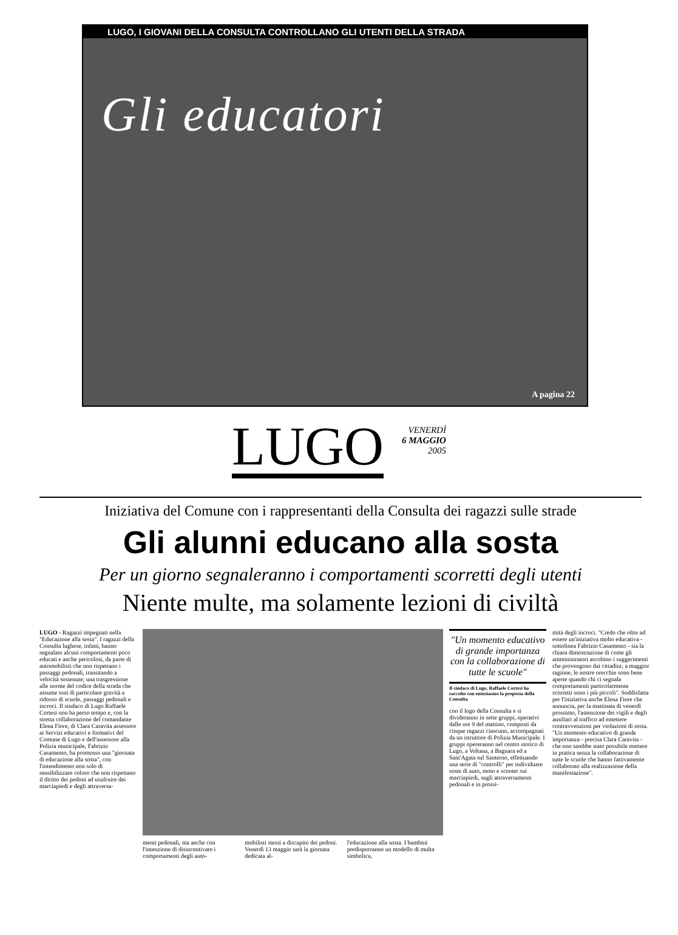LUGO, I GIOVANI DELLA CONSULTA CONTROLLANO GLI UTENTI DELLA STRADA
Gli educatori
A pagina 22
LUGO
VENERDÌ
6 MAGGIO
2005
Iniziativa del Comune con i rappresentanti della Consulta dei ragazzi sulle strade
Gli alunni educano alla sosta
Per un giorno segnaleranno i comportamenti scorretti degli utenti
Niente multe, ma solamente lezioni di civiltà
LUGO - Ragazzi impegnati nella "Educazione alla sosta". I ragazzi della Consulta lughese, infatti, hanno segnalato alcuni comportamenti poco educati e anche pericolosi, da parte di automobilisti che non rispettano i passaggi pedonali, transitando a velocità sostenute; una trasgressione alle norme del codice della strada che assume toni di particolare gravità a ridosso di scuole, passaggi pedonali e incroci. Il sindaco di Lugo Raffaele Cortesi non ha perso tempo e, con la stretta collaborazione del comandante Elena Fiore, di Clara Caravita assessore ai Servizi educativi e formativi del Comune di Lugo e dell'assessore alla Polizia municipale, Fabrizio Casamento, ha promosso una "giornata di educazione alla sosta", con l'intendimento non solo di sensibilizzare coloro che non rispettano il diritto dei pedoni ad usufruire dei marciapiedi e degli attraversa-
menti pedonali, ma anche con l'intenzione di disincentivare i comportamenti degli auto-
mobilisti stessi a discapito dei pedoni. Venerdì 13 maggio sarà la giornata dedicata al-
l'educazione alla sosta. I bambini predisporranno un modello di multa simbolica,
"Un momento educativo di grande importanza con la collaborazione di tutte le scuole"
Il sindaco di Lugo, Raffaele Cortesi ha raccolto con entusiasmo la proposta della Consulta
con il logo della Consulta e si divideranno in sette gruppi, operativi dalle ore 9 del mattino, composti da cinque ragazzi ciascuno, accompagnati da un istruttore di Polizia Municipale. I gruppi opereranno nel centro storico di Lugo, a Voltana, a Bagnara ed a Sant'Agata sul Santerno, effettuando una serie di "controlli" per individuare soste di auto, moto e scooter sui marciapiedi, sugli attraversamenti pedonali e in prossi-
mità degli incroci. "Credo che oltre ad essere un'iniziativa molto educativa - sottolinea Fabrizio Casamento - sia la chiara dimostrazione di come gli amministratori ascoltino i suggerimenti che provengono dai cittadini; a maggior ragione, le nostre orecchie sono bene aperte quando chi ci segnala comportamenti particolarmente scorretti sono i più piccoli". Soddisfatta per l'iniziativa anche Elena Fiore che annuncia, per la mattinata di venerdì prossimo, l'astensione dei vigili e degli ausiliari al traffico ad emettere contravvenzioni per violazioni di sosta. "Un momento educativo di grande importanza - precisa Clara Caravita - che non sarebbe stato possibile mettere in pratica senza la collaborazione di tutte le scuole che hanno fattivamente collaborato alla realizzazione della manifestazione".